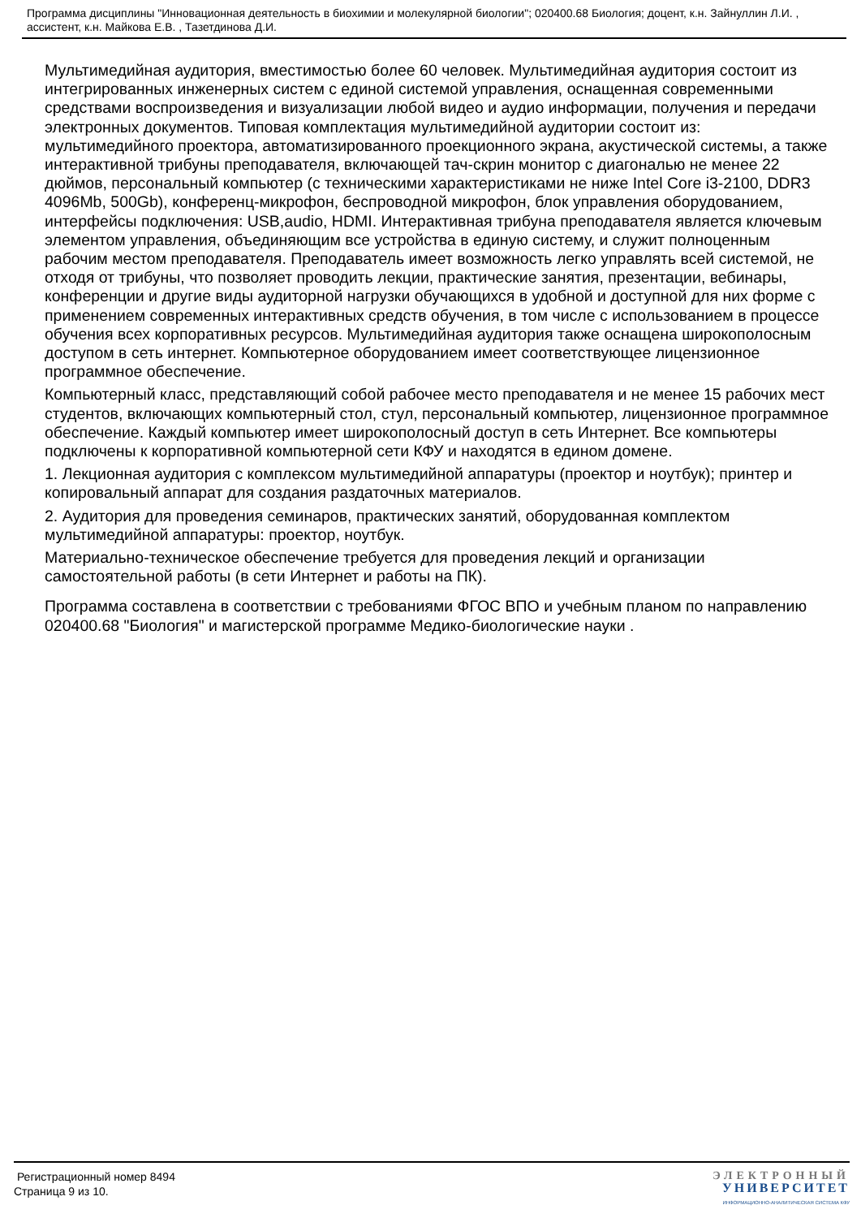Программа дисциплины "Инновационная деятельность в биохимии и молекулярной биологии"; 020400.68 Биология; доцент, к.н. Зайнуллин Л.И. , ассистент, к.н. Майкова Е.В. , Тазетдинова Д.И.
Мультимедийная аудитория, вместимостью более 60 человек. Мультимедийная аудитория состоит из интегрированных инженерных систем с единой системой управления, оснащенная современными средствами воспроизведения и визуализации любой видео и аудио информации, получения и передачи электронных документов. Типовая комплектация мультимедийной аудитории состоит из: мультимедийного проектора, автоматизированного проекционного экрана, акустической системы, а также интерактивной трибуны преподавателя, включающей тач-скрин монитор с диагональю не менее 22 дюймов, персональный компьютер (с техническими характеристиками не ниже Intel Core i3-2100, DDR3 4096Mb, 500Gb), конференц-микрофон, беспроводной микрофон, блок управления оборудованием, интерфейсы подключения: USB,audio, HDMI. Интерактивная трибуна преподавателя является ключевым элементом управления, объединяющим все устройства в единую систему, и служит полноценным рабочим местом преподавателя. Преподаватель имеет возможность легко управлять всей системой, не отходя от трибуны, что позволяет проводить лекции, практические занятия, презентации, вебинары, конференции и другие виды аудиторной нагрузки обучающихся в удобной и доступной для них форме с применением современных интерактивных средств обучения, в том числе с использованием в процессе обучения всех корпоративных ресурсов. Мультимедийная аудитория также оснащена широкополосным доступом в сеть интернет. Компьютерное оборудованием имеет соответствующее лицензионное программное обеспечение.
Компьютерный класс, представляющий собой рабочее место преподавателя и не менее 15 рабочих мест студентов, включающих компьютерный стол, стул, персональный компьютер, лицензионное программное обеспечение. Каждый компьютер имеет широкополосный доступ в сеть Интернет. Все компьютеры подключены к корпоративной компьютерной сети КФУ и находятся в едином домене.
1. Лекционная аудитория с комплексом мультимедийной аппаратуры (проектор и ноутбук); принтер и копировальный аппарат для создания раздаточных материалов.
2. Аудитория для проведения семинаров, практических занятий, оборудованная комплектом мультимедийной аппаратуры: проектор, ноутбук.
Материально-техническое обеспечение требуется для проведения лекций и организации самостоятельной работы (в сети Интернет и работы на ПК).
Программа составлена в соответствии с требованиями ФГОС ВПО и учебным планом по направлению 020400.68 "Биология" и магистерской программе Медико-биологические науки .
Регистрационный номер 8494
Страница 9 из 10.
ЭЛЕКТРОННЫЙ
УНИВЕРСИТЕТ
ИНФОРМАЦИОННО-АНАЛИТИЧЕСКАЯ СИСТЕМА КФУ